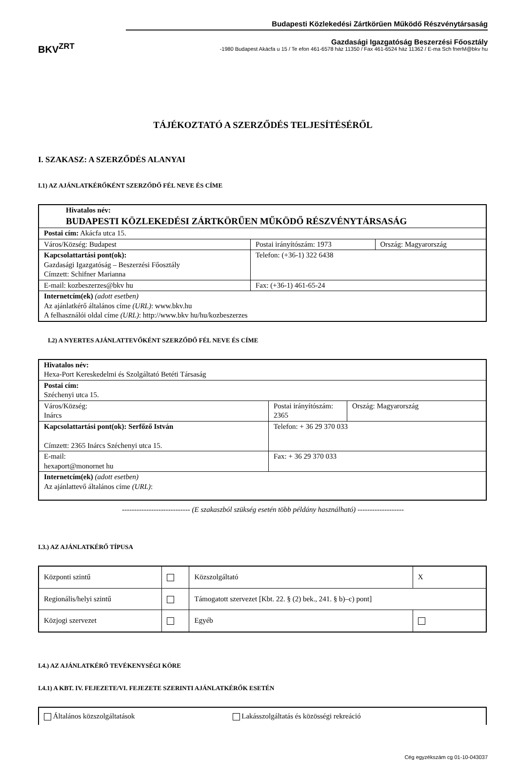BKV<sup>ZRT</sup>
Budapesti Közlekedési Zártkörűen Működő Részvénytársaság
Gazdasági Igazgatóság Beszerzési Főosztály
-1980 Budapest Akácfa u 15 / Te efon 461-6578 ház 11350 / Fax 461-6524 ház 11362 / E-ma Sch fnerM@bkv hu
TÁJÉKOZTATÓ A SZERZŐDÉS TELJESÍTÉSÉRŐL
I. SZAKASZ: A SZERZŐDÉS ALANYAI
I.1) AZ AJÁNLATKÉRŐKÉNT SZERZŐDŐ FÉL NEVE ÉS CÍME
| Hivatalos név: BUDAPESTI KÖZLEKEDÉSI ZÁRTKÖRŰEN MŰKÖDŐ RÉSZVÉNYTÁRSASÁG | | |
| Postai cím: Akácfa utca 15. | | |
| Város/Község: Budapest | Postai irányítószám: 1973 | Ország: Magyarország |
| Kapcsolattartási pont(ok): Gazdasági Igazgatóság – Beszerzési Főosztály Címzett: Schifner Marianna | Telefon: (+36-1) 322 6438 | |
| E-mail: kozbeszerzes@bkv hu | Fax: (+36-1) 461-65-24 | |
| Internetcím(ek) (adott esetben) Az ajánlatkérő általános címe (URL) : www.bkv.hu A felhasználói oldal címe (URL) : http://www.bkv hu/hu/kozbeszerzes | | |
I.2) A NYERTES AJÁNLATTEVŐKÉNT SZERZŐDŐ FÉL NEVE ÉS CÍME
| Hivatalos név: Hexa-Port Kereskedelmi és Szolgáltató Betéti Társaság | | |
| Postai cím: Széchenyi utca 15. | | |
| Város/Község: Inárcs | Postai irányítószám: 2365 | Ország: Magyarország |
| Kapcsolattartási pont(ok): Serfőző István Címzett: 2365 Inárcs Széchenyi utca 15. | Telefon: + 36 29 370 033 | |
| E-mail: hexaport@monornet hu | Fax: + 36 29 370 033 | |
| Internetcím(ek) (adott esetben) Az ajánlattevő általános címe (URL) : | | |
---------------------------- (E szakaszból szükség esetén több példány használható) -------------------
I.3.) AZ AJÁNLATKÉRŐ TÍPUSA
| Központi szintű | | Közszolgáltató | X |
| Regionális/helyi szintű | | Támogatott szervezet [Kbt. 22. § (2) bek., 241. § b)–c) pont] | |
| Közjogi szervezet | | Egyéb | |
I.4.) AZ AJÁNLATKÉRŐ TEVÉKENYSÉGI KÖRE
I.4.1) A KBT. IV. FEJEZETE/VI. FEJEZETE SZERINTI AJÁNLATKÉRŐK ESETÉN
| Általános közszolgáltatások | Lakásszolgáltatás és közösségi rekreáció |
Cég egyzékszám cg 01-10-043037